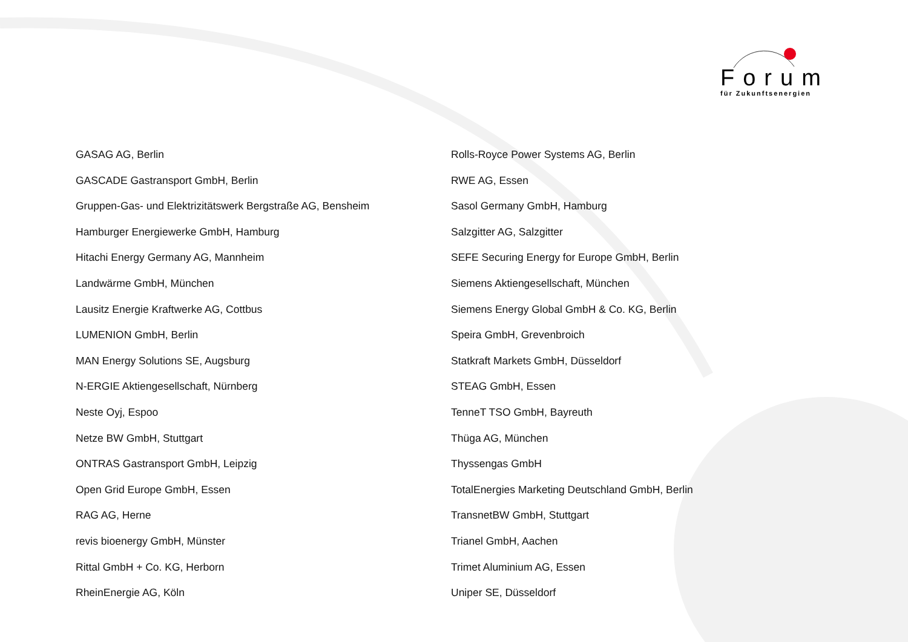Forum
für Zukunftsenergien
GASAG AG, Berlin
GASCADE Gastransport GmbH, Berlin
Gruppen-Gas- und Elektrizitätswerk Bergstraße AG, Bensheim
Hamburger Energiewerke GmbH, Hamburg
Hitachi Energy Germany AG, Mannheim
Landwärme GmbH, München
Lausitz Energie Kraftwerke AG, Cottbus
LUMENION GmbH, Berlin
MAN Energy Solutions SE, Augsburg
N-ERGIE Aktiengesellschaft, Nürnberg
Neste Oyj, Espoo
Netze BW GmbH, Stuttgart
ONTRAS Gastransport GmbH, Leipzig
Open Grid Europe GmbH, Essen
RAG AG, Herne
revis bioenergy GmbH, Münster
Rittal GmbH + Co. KG, Herborn
RheinEnergie AG, Köln
Rolls-Royce Power Systems AG, Berlin
RWE AG, Essen
Sasol Germany GmbH, Hamburg
Salzgitter AG, Salzgitter
SEFE Securing Energy for Europe GmbH, Berlin
Siemens Aktiengesellschaft, München
Siemens Energy Global GmbH & Co. KG, Berlin
Speira GmbH, Grevenbroich
Statkraft Markets GmbH, Düsseldorf
STEAG GmbH, Essen
TenneT TSO GmbH, Bayreuth
Thüga AG, München
Thyssengas GmbH
TotalEnergies Marketing Deutschland GmbH, Berlin
TransnetBW GmbH, Stuttgart
Trianel GmbH, Aachen
Trimet Aluminium AG, Essen
Uniper SE, Düsseldorf